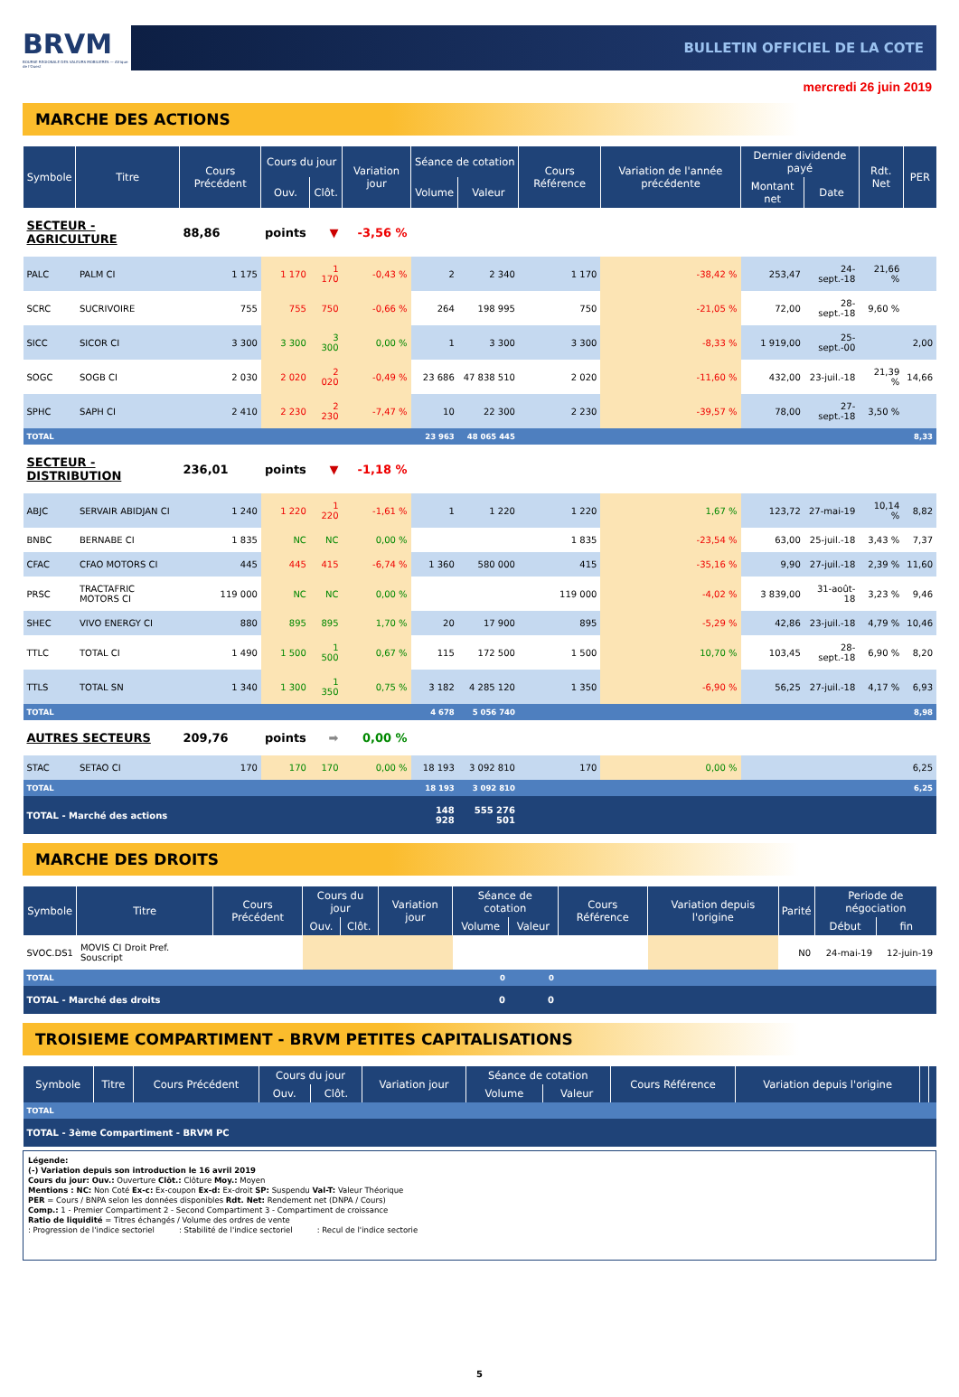BRVM
BOURSE REGIONALE DES VALEURS MOBILIERES — Afrique de l'Ouest
BULLETIN OFFICIEL DE LA COTE
mercredi 26 juin 2019
MARCHE DES ACTIONS
| Symbole | Titre | Cours Précédent | Cours du jour | | Variation jour | Séance de cotation | | Cours Référence | Variation de l'année précédente | Dernier dividende payé | | Rdt. Net | PER |
| --- | --- | --- | --- | --- | --- | --- | --- | --- | --- | --- | --- | --- | --- |
| | | | Ouv. | Clôt. | | Volume | Valeur | | | Montant net | Date | | |
| SECTEUR - AGRICULTURE | | 88,86 | points | ▼ | -3,56 % | | | | | | | | |
| PALC | PALM CI | 1 175 | 1 170 | 1 170 | -0,43 % | 2 | 2 340 | 1 170 | -38,42 % | 253,47 | 24-sept.-18 | 21,66 % | |
| SCRC | SUCRIVOIRE | 755 | 755 | 750 | -0,66 % | 264 | 198 995 | 750 | -21,05 % | 72,00 | 28-sept.-18 | 9,60 % | |
| SICC | SICOR CI | 3 300 | 3 300 | 3 300 | 0,00 % | 1 | 3 300 | 3 300 | -8,33 % | 1 919,00 | 25-sept.-00 | | 2,00 |
| SOGC | SOGB CI | 2 030 | 2 020 | 2 020 | -0,49 % | 23 686 | 47 838 510 | 2 020 | -11,60 % | 432,00 | 23-juil.-18 | 21,39 % | 14,66 |
| SPHC | SAPH CI | 2 410 | 2 230 | 2 230 | -7,47 % | 10 | 22 300 | 2 230 | -39,57 % | 78,00 | 27-sept.-18 | 3,50 % | |
| TOTAL | | | | | | 23 963 | 48 065 445 | | | | | | 8,33 |
| SECTEUR - DISTRIBUTION | | 236,01 | points | ▼ | -1,18 % | | | | | | | | |
| ABJC | SERVAIR ABIDJAN CI | 1 240 | 1 220 | 1 220 | -1,61 % | 1 | 1 220 | 1 220 | 1,67 % | 123,72 | 27-mai-19 | 10,14 % | 8,82 |
| BNBC | BERNABE CI | 1 835 | NC | NC | 0,00 % | | | 1 835 | -23,54 % | 63,00 | 25-juil.-18 | 3,43 % | 7,37 |
| CFAC | CFAO MOTORS CI | 445 | 445 | 415 | -6,74 % | 1 360 | 580 000 | 415 | -35,16 % | 9,90 | 27-juil.-18 | 2,39 % | 11,60 |
| PRSC | TRACTAFRIC MOTORS CI | 119 000 | NC | NC | 0,00 % | | | 119 000 | -4,02 % | 3 839,00 | 31-août-18 | 3,23 % | 9,46 |
| SHEC | VIVO ENERGY CI | 880 | 895 | 895 | 1,70 % | 20 | 17 900 | 895 | -5,29 % | 42,86 | 23-juil.-18 | 4,79 % | 10,46 |
| TTLC | TOTAL CI | 1 490 | 1 500 | 1 500 | 0,67 % | 115 | 172 500 | 1 500 | 10,70 % | 103,45 | 28-sept.-18 | 6,90 % | 8,20 |
| TTLS | TOTAL SN | 1 340 | 1 300 | 1 350 | 0,75 % | 3 182 | 4 285 120 | 1 350 | -6,90 % | 56,25 | 27-juil.-18 | 4,17 % | 6,93 |
| TOTAL | | | | | | 4 678 | 5 056 740 | | | | | | 8,98 |
| AUTRES SECTEURS | | 209,76 | points | ➡ | 0,00 % | | | | | | | | |
| STAC | SETAO CI | 170 | 170 | 170 | 0,00 % | 18 193 | 3 092 810 | 170 | 0,00 % | | | | 6,25 |
| TOTAL | | | | | | 18 193 | 3 092 810 | | | | | | 6,25 |
| TOTAL - Marché des actions | | | | | | 148 928 | 555 276 501 | | | | | | |
MARCHE DES DROITS
| Symbole | Titre | Cours Précédent | Cours du jour | | Variation jour | Séance de cotation | | Cours Référence | Variation depuis l'origine | Parité | Periode de négociation | |
| --- | --- | --- | --- | --- | --- | --- | --- | --- | --- | --- | --- | --- |
| | | | Ouv. | Clôt. | | Volume | Valeur | | | | Début | fin |
| SVOC.DS1 | MOVIS CI Droit Pref. Souscript | | | | | | | | | N0 | 24-mai-19 | 12-juin-19 |
| TOTAL | | | | | | 0 | 0 | | | | | |
| TOTAL - Marché des droits | | | | | | 0 | 0 | | | | | |
TROISIEME COMPARTIMENT - BRVM PETITES CAPITALISATIONS
| Symbole | Titre | Cours Précédent | Cours du jour | | Variation jour | Séance de cotation | | Cours Référence | Variation depuis l'origine | | |
| --- | --- | --- | --- | --- | --- | --- | --- | --- | --- | --- | --- |
| | | | Ouv. | Clôt. | | Volume | Valeur | | | | |
| TOTAL | | | | | | | | | | | |
| TOTAL - 3ème Compartiment - BRVM PC | | | | | | | | | | | |
Légende:
(-) Variation depuis son introduction le 16 avril 2019
Cours du jour: Ouv.: Ouverture Clôt.: Clôture Moy.: Moyen
Mentions : NC: Non Coté Ex-c: Ex-coupon Ex-d: Ex-droit SP: Suspendu Val-T: Valeur Théorique
PER = Cours / BNPA selon les données disponibles Rdt. Net: Rendement net (DNPA / Cours)
Comp.: 1 - Premier Compartiment 2 - Second Compartiment 3 - Compartiment de croissance
Ratio de liquidité = Titres échangés / Volume des ordres de vente
: Progression de l'indice sectoriel : Stabilité de l'indice sectoriel : Recul de l'indice sectorie
5